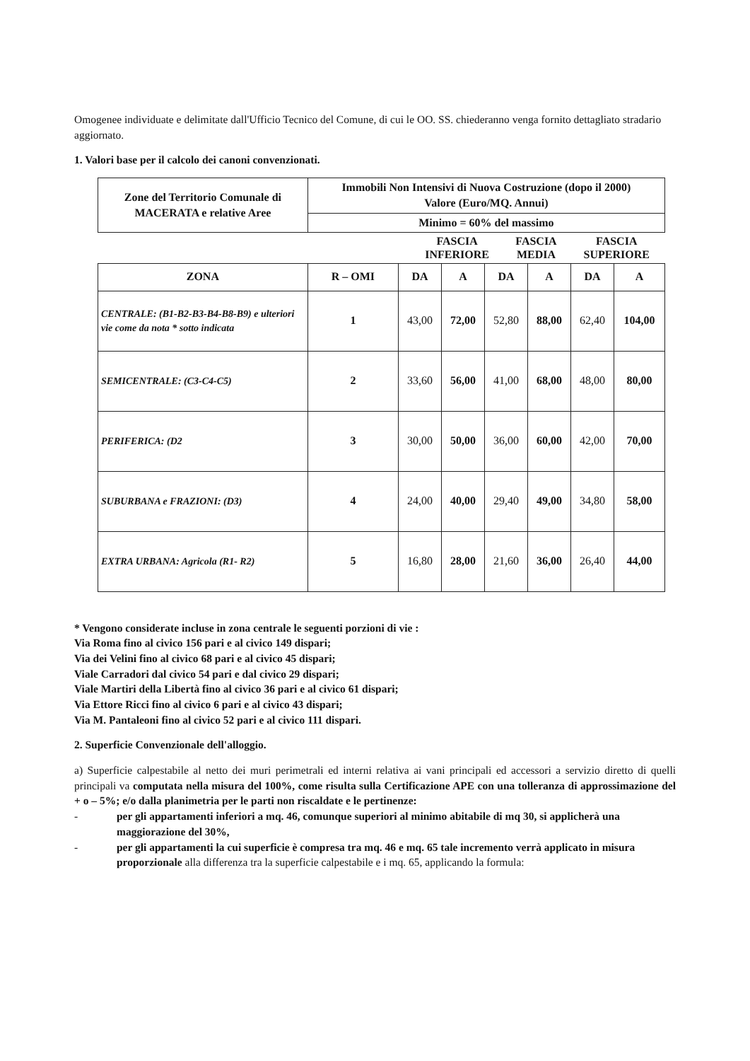Omogenee individuate e delimitate dall'Ufficio Tecnico del Comune, di cui le OO. SS. chiederanno venga fornito dettagliato stradario aggiornato.
1. Valori base per il calcolo dei canoni convenzionati.
| Zone del Territorio Comunale di MACERATA e relative Aree | Immobili Non Intensivi di Nuova Costruzione (dopo il 2000) Valore (Euro/MQ. Annui) |
| --- | --- |
| | Minimo = 60% del massimo |
| | FASCIA INFERIORE | FASCIA MEDIA | FASCIA SUPERIORE |
| ZONA | R – OMI | DA | A | DA | A | DA | A |
| --- | --- | --- | --- | --- | --- | --- | --- |
| CENTRALE: (B1-B2-B3-B4-B8-B9) e ulteriori vie come da nota * sotto indicata | 1 | 43,00 | 72,00 | 52,80 | 88,00 | 62,40 | 104,00 |
| SEMICENTRALE: (C3-C4-C5) | 2 | 33,60 | 56,00 | 41,00 | 68,00 | 48,00 | 80,00 |
| PERIFERICA: (D2 | 3 | 30,00 | 50,00 | 36,00 | 60,00 | 42,00 | 70,00 |
| SUBURBANA e FRAZIONI: (D3) | 4 | 24,00 | 40,00 | 29,40 | 49,00 | 34,80 | 58,00 |
| EXTRA URBANA: Agricola (R1- R2) | 5 | 16,80 | 28,00 | 21,60 | 36,00 | 26,40 | 44,00 |
* Vengono considerate incluse in zona centrale le seguenti porzioni di vie :
Via Roma fino al civico 156 pari e al civico 149 dispari;
Via dei Velini fino al civico 68 pari e al civico 45 dispari;
Viale Carradori dal civico 54 pari e dal civico 29 dispari;
Viale Martiri della Libertà fino al civico 36 pari e al civico 61 dispari;
Via Ettore Ricci fino al civico 6 pari e al civico 43 dispari;
Via M. Pantaleoni fino al civico 52 pari e al civico 111 dispari.
2. Superficie Convenzionale dell'alloggio.
a) Superficie calpestabile al netto dei muri perimetrali ed interni relativa ai vani principali ed accessori a servizio diretto di quelli principali va computata nella misura del 100%, come risulta sulla Certificazione APE con una tolleranza di approssimazione del + o – 5%; e/o dalla planimetria per le parti non riscaldate e le pertinenze:
- per gli appartamenti inferiori a mq. 46, comunque superiori al minimo abitabile di mq 30, si applicherà una maggiorazione del 30%,
- per gli appartamenti la cui superficie è compresa tra mq. 46 e mq. 65 tale incremento verrà applicato in misura proporzionale alla differenza tra la superficie calpestabile e i mq. 65, applicando la formula: